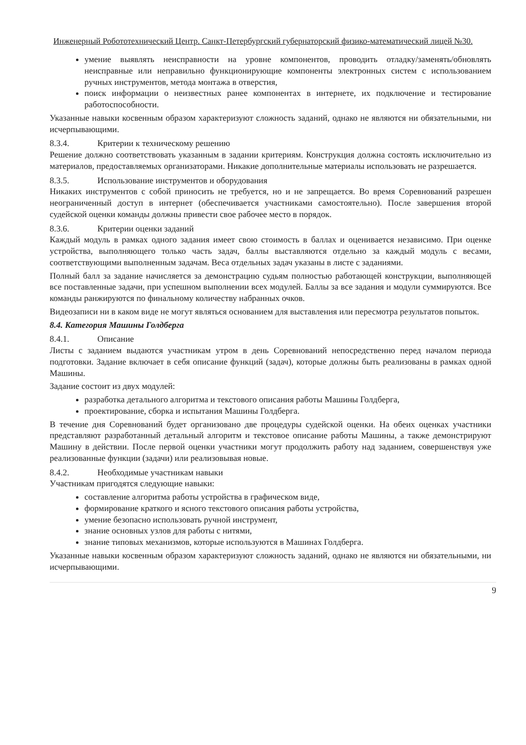Инженерный Робототехнический Центр. Санкт-Петербургский губернаторский физико-математический лицей №30.
умение выявлять неисправности на уровне компонентов, проводить отладку/заменять/обновлять неисправные или неправильно функционирующие компоненты электронных систем с использованием ручных инструментов, метода монтажа в отверстия,
поиск информации о неизвестных ранее компонентах в интернете, их подключение и тестирование работоспособности.
Указанные навыки косвенным образом характеризуют сложность заданий, однако не являются ни обязательными, ни исчерпывающими.
8.3.4. Критерии к техническому решению
Решение должно соответствовать указанным в задании критериям. Конструкция должна состоять исключительно из материалов, предоставляемых организаторами. Никакие дополнительные материалы использовать не разрешается.
8.3.5. Использование инструментов и оборудования
Никаких инструментов с собой приносить не требуется, но и не запрещается. Во время Соревнований разрешен неограниченный доступ в интернет (обеспечивается участниками самостоятельно). После завершения второй судейской оценки команды должны привести свое рабочее место в порядок.
8.3.6. Критерии оценки заданий
Каждый модуль в рамках одного задания имеет свою стоимость в баллах и оценивается независимо. При оценке устройства, выполняющего только часть задач, баллы выставляются отдельно за каждый модуль с весами, соответствующими выполненным задачам. Веса отдельных задач указаны в листе с заданиями.
Полный балл за задание начисляется за демонстрацию судьям полностью работающей конструкции, выполняющей все поставленные задачи, при успешном выполнении всех модулей. Баллы за все задания и модули суммируются. Все команды ранжируются по финальному количеству набранных очков.
Видеозаписи ни в каком виде не могут являться основанием для выставления или пересмотра результатов попыток.
8.4. Категория Машины Голдберга
8.4.1. Описание
Листы с заданием выдаются участникам утром в день Соревнований непосредственно перед началом периода подготовки. Задание включает в себя описание функций (задач), которые должны быть реализованы в рамках одной Машины.
Задание состоит из двух модулей:
разработка детального алгоритма и текстового описания работы Машины Голдберга,
проектирование, сборка и испытания Машины Голдберга.
В течение дня Соревнований будет организовано две процедуры судейской оценки. На обеих оценках участники представляют разработанный детальный алгоритм и текстовое описание работы Машины, а также демонстрируют Машину в действии. После первой оценки участники могут продолжить работу над заданием, совершенствуя уже реализованные функции (задачи) или реализовывая новые.
8.4.2. Необходимые участникам навыки
Участникам пригодятся следующие навыки:
составление алгоритма работы устройства в графическом виде,
формирование краткого и ясного текстового описания работы устройства,
умение безопасно использовать ручной инструмент,
знание основных узлов для работы с нитями,
знание типовых механизмов, которые используются в Машинах Голдберга.
Указанные навыки косвенным образом характеризуют сложность заданий, однако не являются ни обязательными, ни исчерпывающими.
9